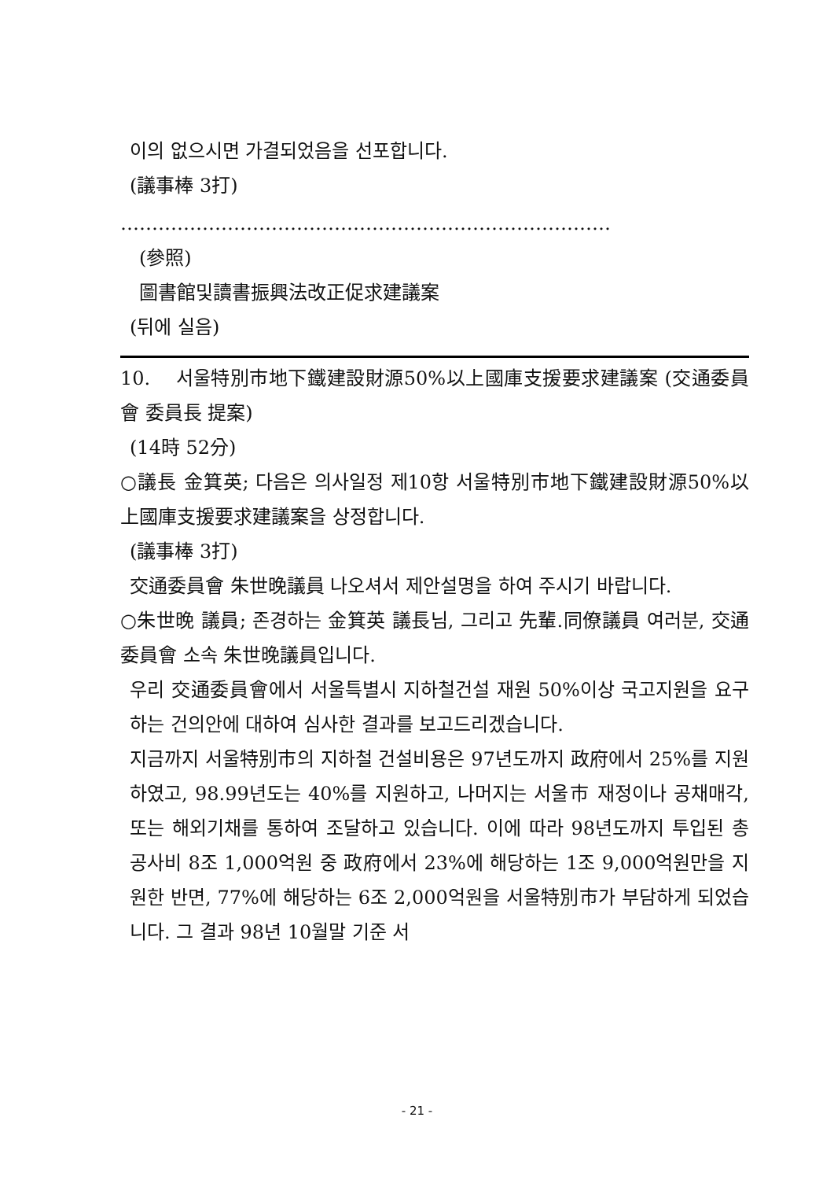이의 없으시면 가결되었음을 선포합니다.
(議事棒 3打)
……………………………………………………………………
(參照)
圖書館및讀書振興法改正促求建議案
(뒤에 실음)
10. 서울特別市地下鐵建設財源50%以上國庫支援要求建議案 (交通委員會 委員長 提案)
(14時 52分)
○議長 金箕英; 다음은 의사일정 제10항 서울特別市地下鐵建設財源50%以上國庫支援要求建議案을 상정합니다.
(議事棒 3打)
交通委員會 朱世晩議員 나오셔서 제안설명을 하여 주시기 바랍니다.
○朱世晩 議員; 존경하는 金箕英 議長님, 그리고 先輩.同僚議員 여러분, 交通委員會 소속 朱世晩議員입니다.
우리 交通委員會에서 서울특별시 지하철건설 재원 50%이상 국고지원을 요구하는 건의안에 대하여 심사한 결과를 보고드리겠습니다.
지금까지 서울特別市의 지하철 건설비용은 97년도까지 政府에서 25%를 지원하였고, 98.99년도는 40%를 지원하고, 나머지는 서울市 재정이나 공채매각, 또는 해외기채를 통하여 조달하고 있습니다. 이에 따라 98년도까지 투입된 총 공사비 8조 1,000억원 중 政府에서 23%에 해당하는 1조 9,000억원만을 지원한 반면, 77%에 해당하는 6조 2,000억원을 서울特別市가 부담하게 되었습니다. 그 결과 98년 10월말 기준 서
- 21 -